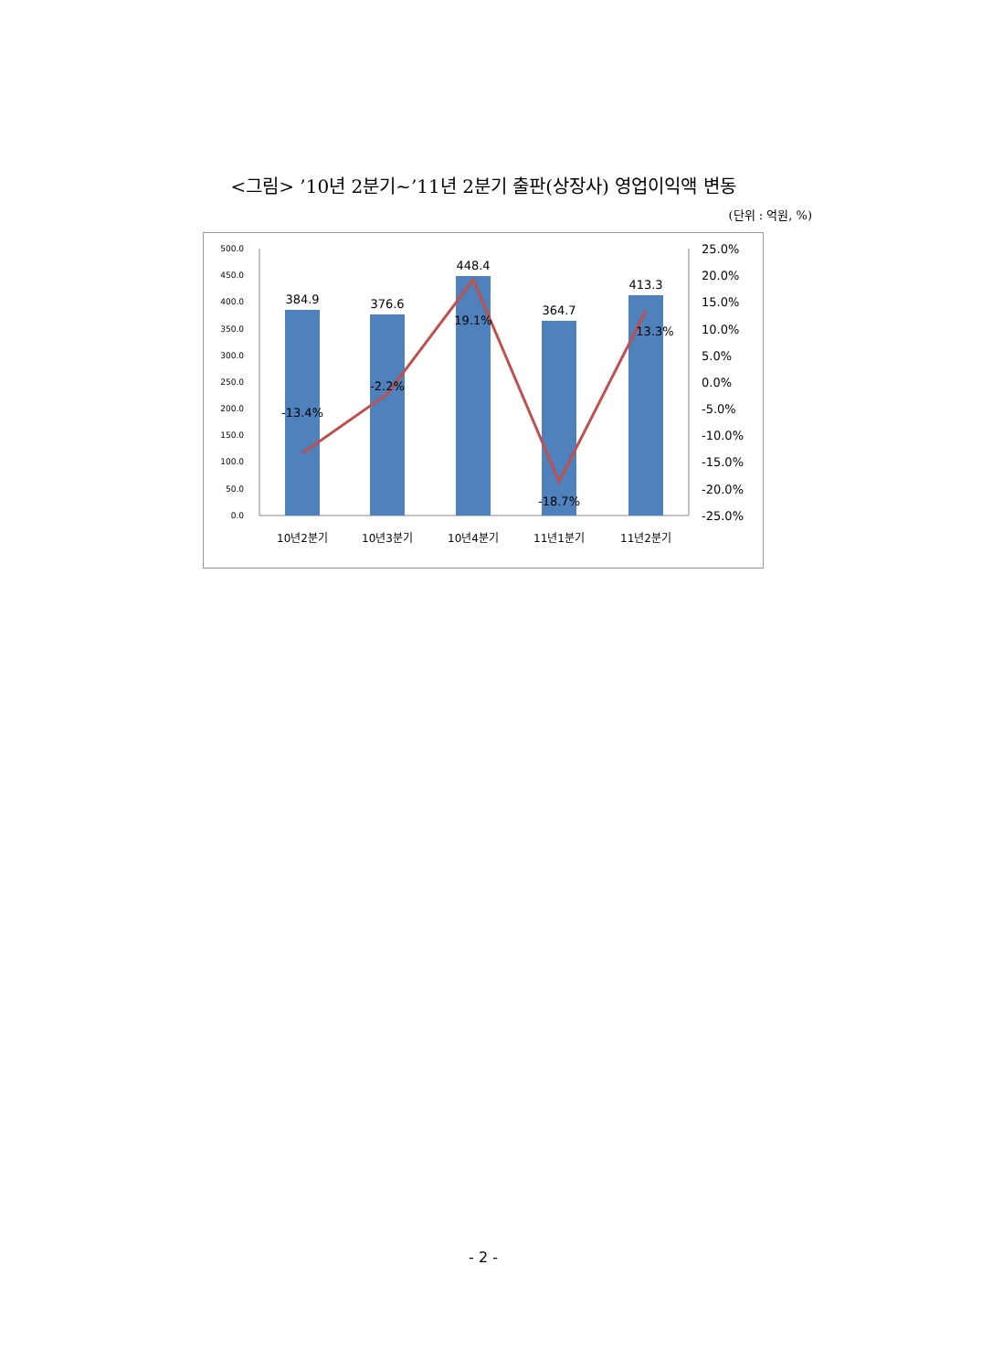<그림> ’10년 2분기~’11년 2분기 출판(상장사) 영업이익액 변동
(단위 : 억원, %)
500.0
450.0
400.0
350.0
300.0
250.0
200.0
150.0
100.0
50.0
0.0
25.0%
20.0%
15.0%
10.0%
5.0%
0.0%
-5.0%
-10.0%
-15.0%
-20.0%
-25.0%
384.9
376.6
448.4
364.7
413.3
-13.4%
-2.2%
19.1%
-18.7%
13.3%
10년2분기
10년3분기
10년4분기
11년1분기
11년2분기
- 2 -